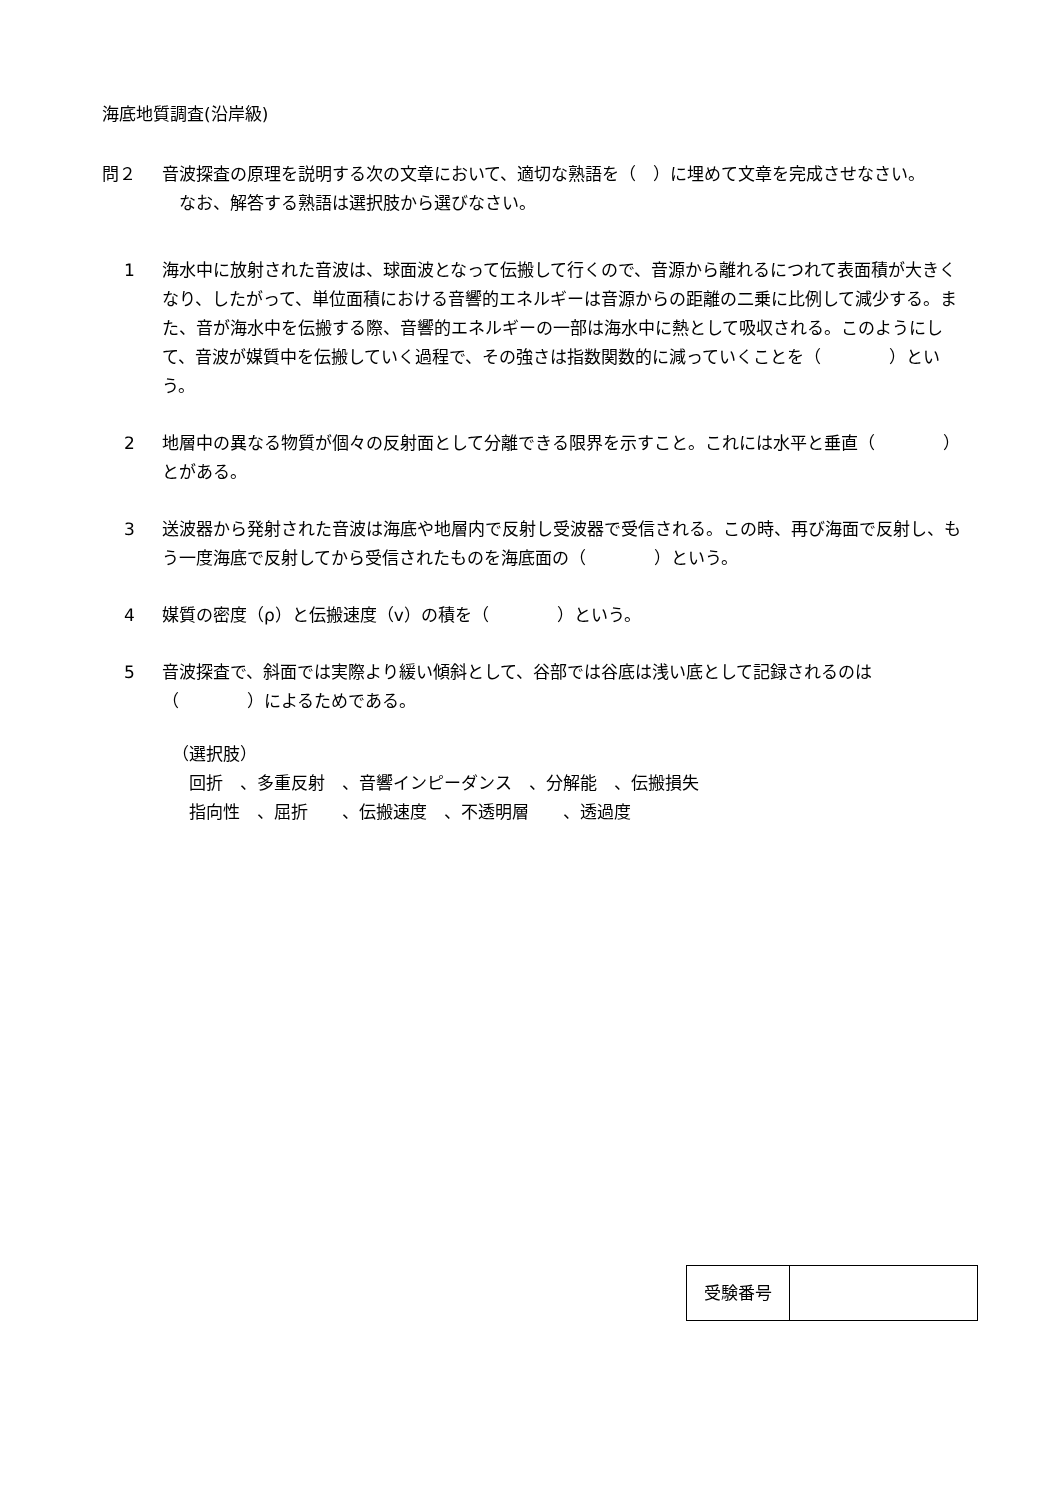海底地質調査(沿岸級)
問２ 音波探査の原理を説明する次の文章において、適切な熟語を（　）に埋めて文章を完成させなさい。
　なお、解答する熟語は選択肢から選びなさい。
1 海水中に放射された音波は、球面波となって伝搬して行くので、音源から離れるにつれて表面積が大きくなり、したがって、単位面積における音響的エネルギーは音源からの距離の二乗に比例して減少する。また、音が海水中を伝搬する際、音響的エネルギーの一部は海水中に熱として吸収される。このようにして、音波が媒質中を伝搬していく過程で、その強さは指数関数的に減っていくことを（　　　　）という。
2 地層中の異なる物質が個々の反射面として分離できる限界を示すこと。これには水平と垂直（　　　　）とがある。
3 送波器から発射された音波は海底や地層内で反射し受波器で受信される。この時、再び海面で反射し、もう一度海底で反射してから受信されたものを海底面の（　　　　）という。
4 媒質の密度（ρ）と伝搬速度（v）の積を（　　　　）という。
5 音波探査で、斜面では実際より緩い傾斜として、谷部では谷底は浅い底として記録されるのは（　　　　）によるためである。
（選択肢）
　回折　、多重反射　、音響インピーダンス　、分解能　、伝搬損失
　指向性　、屈折　　、伝搬速度　、不透明層　　、透過度
| 受験番号 | |